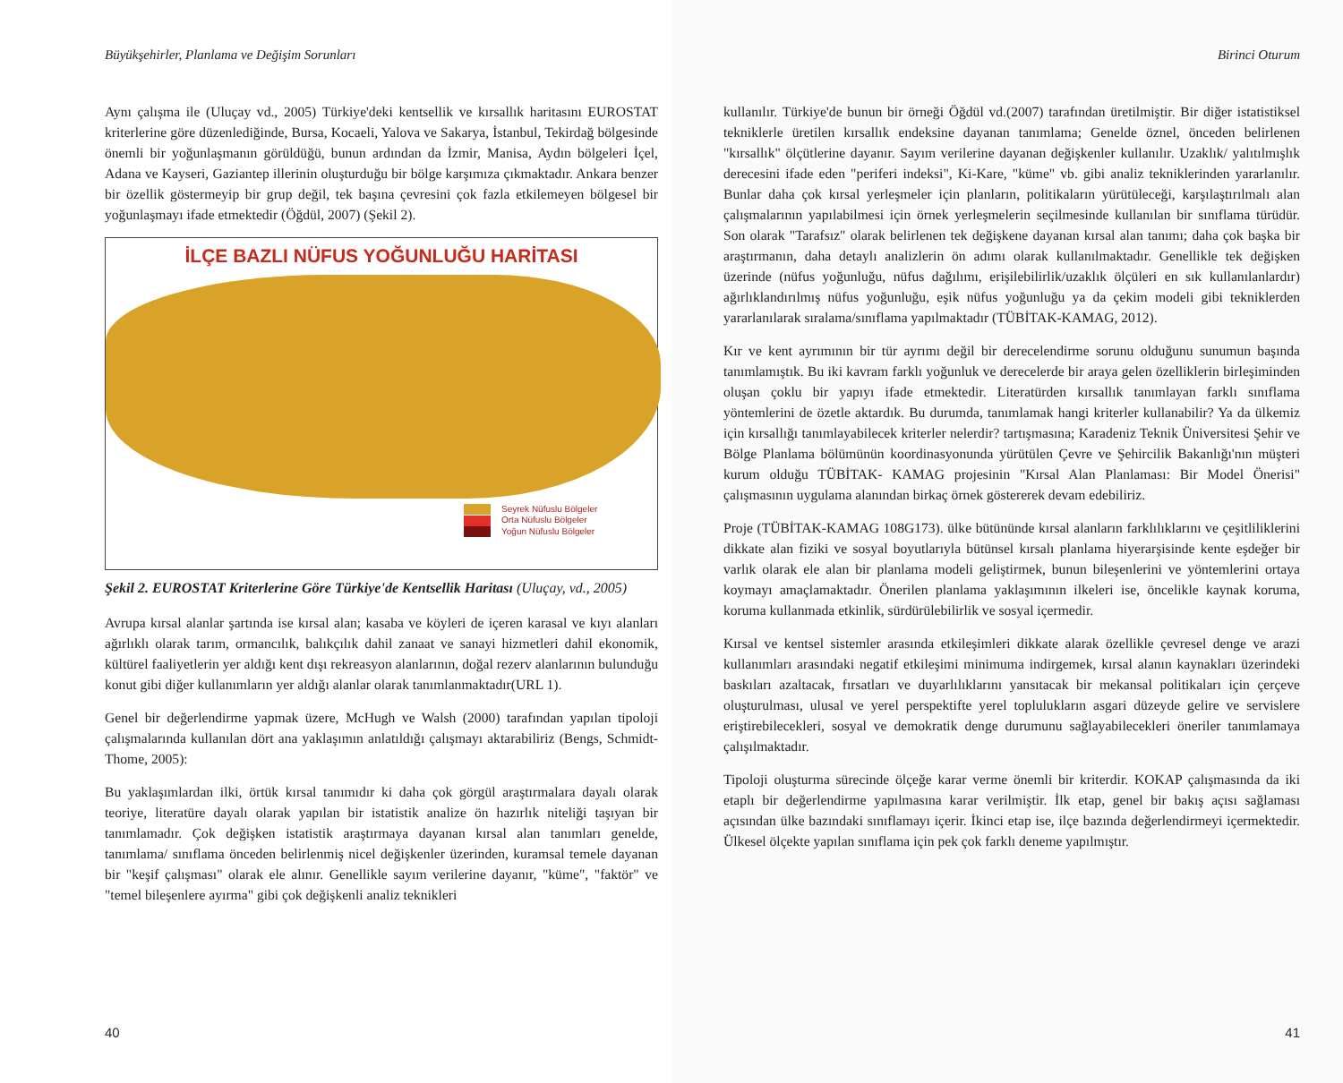Büyükşehirler, Planlama ve Değişim Sorunları
Aynı çalışma ile (Uluçay vd., 2005) Türkiye'deki kentsellik ve kırsallık haritasını EUROSTAT kriterlerine göre düzenlediğinde, Bursa, Kocaeli, Yalova ve Sakarya, İstanbul, Tekirdağ bölgesinde önemli bir yoğunlaşmanın görüldüğü, bunun ardından da İzmir, Manisa, Aydın bölgeleri İçel, Adana ve Kayseri, Gaziantep illerinin oluşturduğu bir bölge karşımıza çıkmaktadır. Ankara benzer bir özellik göstermeyip bir grup değil, tek başına çevresini çok fazla etkilemeyen bölgesel bir yoğunlaşmayı ifade etmektedir (Öğdül, 2007) (Şekil 2).
İLÇE BAZLI NÜFUS YOĞUNLUĞU HARİTASI
Seyrek Nüfuslu Bölgeler
Orta Nüfuslu Bölgeler
Yoğun Nüfuslu Bölgeler
Şekil 2. EUROSTAT Kriterlerine Göre Türkiye'de Kentsellik Haritası (Uluçay, vd., 2005)
Avrupa kırsal alanlar şartında ise kırsal alan; kasaba ve köyleri de içeren karasal ve kıyı alanları ağırlıklı olarak tarım, ormancılık, balıkçılık dahil zanaat ve sanayi hizmetleri dahil ekonomik, kültürel faaliyetlerin yer aldığı kent dışı rekreasyon alanlarının, doğal rezerv alanlarının bulunduğu konut gibi diğer kullanımların yer aldığı alanlar olarak tanımlanmaktadır(URL 1).
Genel bir değerlendirme yapmak üzere, McHugh ve Walsh (2000) tarafından yapılan tipoloji çalışmalarında kullanılan dört ana yaklaşımın anlatıldığı çalışmayı aktarabiliriz (Bengs, Schmidt-Thome, 2005):
Bu yaklaşımlardan ilki, örtük kırsal tanımıdır ki daha çok görgül araştırmalara dayalı olarak teoriye, literatüre dayalı olarak yapılan bir istatistik analize ön hazırlık niteliği taşıyan bir tanımlamadır. Çok değişken istatistik araştırmaya dayanan kırsal alan tanımları genelde, tanımlama/ sınıflama önceden belirlenmiş nicel değişkenler üzerinden, kuramsal temele dayanan bir "keşif çalışması" olarak ele alınır. Genellikle sayım verilerine dayanır, "küme", "faktör" ve "temel bileşenlere ayırma" gibi çok değişkenli analiz teknikleri
40
Birinci Oturum
kullanılır. Türkiye'de bunun bir örneği Öğdül vd.(2007) tarafından üretilmiştir. Bir diğer istatistiksel tekniklerle üretilen kırsallık endeksine dayanan tanımlama; Genelde öznel, önceden belirlenen "kırsallık" ölçütlerine dayanır. Sayım verilerine dayanan değişkenler kullanılır. Uzaklık/ yalıtılmışlık derecesini ifade eden "periferi indeksi", Ki-Kare, "küme" vb. gibi analiz tekniklerinden yararlanılır. Bunlar daha çok kırsal yerleşmeler için planların, politikaların yürütüleceği, karşılaştırılmalı alan çalışmalarının yapılabilmesi için örnek yerleşmelerin seçilmesinde kullanılan bir sınıflama türüdür. Son olarak "Tarafsız" olarak belirlenen tek değişkene dayanan kırsal alan tanımı; daha çok başka bir araştırmanın, daha detaylı analizlerin ön adımı olarak kullanılmaktadır. Genellikle tek değişken üzerinde (nüfus yoğunluğu, nüfus dağılımı, erişilebilirlik/uzaklık ölçüleri en sık kullanılanlardır) ağırlıklandırılmış nüfus yoğunluğu, eşik nüfus yoğunluğu ya da çekim modeli gibi tekniklerden yararlanılarak sıralama/sınıflama yapılmaktadır (TÜBİTAK-KAMAG, 2012).
Kır ve kent ayrımının bir tür ayrımı değil bir derecelendirme sorunu olduğunu sunumun başında tanımlamıştık. Bu iki kavram farklı yoğunluk ve derecelerde bir araya gelen özelliklerin birleşiminden oluşan çoklu bir yapıyı ifade etmektedir. Literatürden kırsallık tanımlayan farklı sınıflama yöntemlerini de özetle aktardık. Bu durumda, tanımlamak hangi kriterler kullanabilir? Ya da ülkemiz için kırsallığı tanımlayabilecek kriterler nelerdir? tartışmasına; Karadeniz Teknik Üniversitesi Şehir ve Bölge Planlama bölümünün koordinasyonunda yürütülen Çevre ve Şehircilik Bakanlığı'nın müşteri kurum olduğu TÜBİTAK- KAMAG projesinin "Kırsal Alan Planlaması: Bir Model Önerisi" çalışmasının uygulama alanından birkaç örnek göstererek devam edebiliriz.
Proje (TÜBİTAK-KAMAG 108G173). ülke bütününde kırsal alanların farklılıklarını ve çeşitliliklerini dikkate alan fiziki ve sosyal boyutlarıyla bütünsel kırsalı planlama hiyerarşisinde kente eşdeğer bir varlık olarak ele alan bir planlama modeli geliştirmek, bunun bileşenlerini ve yöntemlerini ortaya koymayı amaçlamaktadır. Önerilen planlama yaklaşımının ilkeleri ise, öncelikle kaynak koruma, koruma kullanmada etkinlik, sürdürülebilirlik ve sosyal içermedir.
Kırsal ve kentsel sistemler arasında etkileşimleri dikkate alarak özellikle çevresel denge ve arazi kullanımları arasındaki negatif etkileşimi minimuma indirgemek, kırsal alanın kaynakları üzerindeki baskıları azaltacak, fırsatları ve duyarlılıklarını yansıtacak bir mekansal politikaları için çerçeve oluşturulması, ulusal ve yerel perspektifte yerel toplulukların asgari düzeyde gelire ve servislere eriştirebilecekleri, sosyal ve demokratik denge durumunu sağlayabilecekleri öneriler tanımlamaya çalışılmaktadır.
Tipoloji oluşturma sürecinde ölçeğe karar verme önemli bir kriterdir. KOKAP çalışmasında da iki etaplı bir değerlendirme yapılmasına karar verilmiştir. İlk etap, genel bir bakış açısı sağlaması açısından ülke bazındaki sınıflamayı içerir. İkinci etap ise, ilçe bazında değerlendirmeyi içermektedir. Ülkesel ölçekte yapılan sınıflama için pek çok farklı deneme yapılmıştır.
41